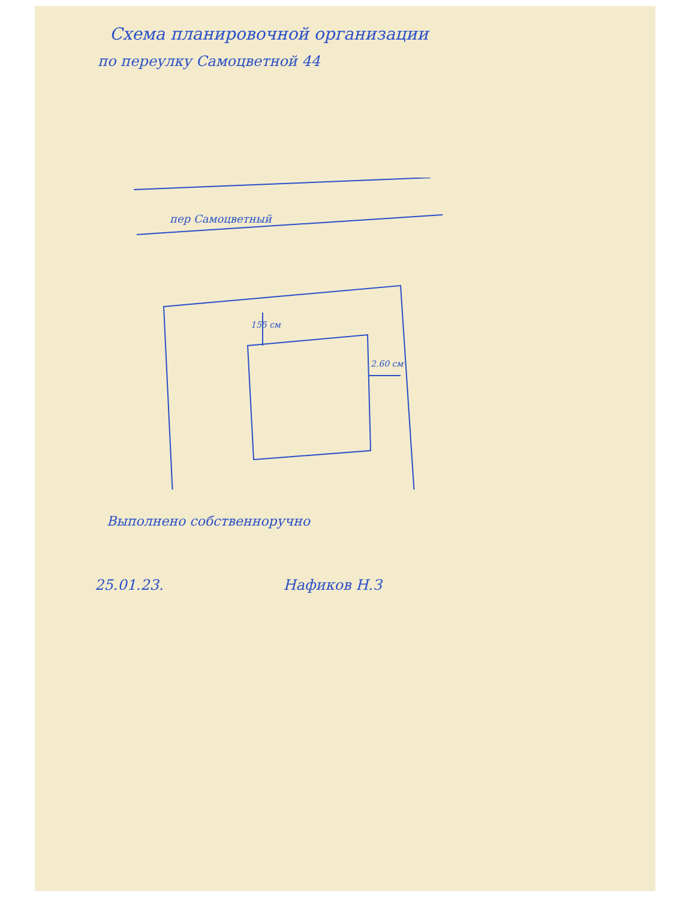Схема планировочной организации
по переулку Самоцветной 44
пер Самоцветный
155 см
2.60 см
Выполнено собственноручно
25.01.23. Нафиков Н.З